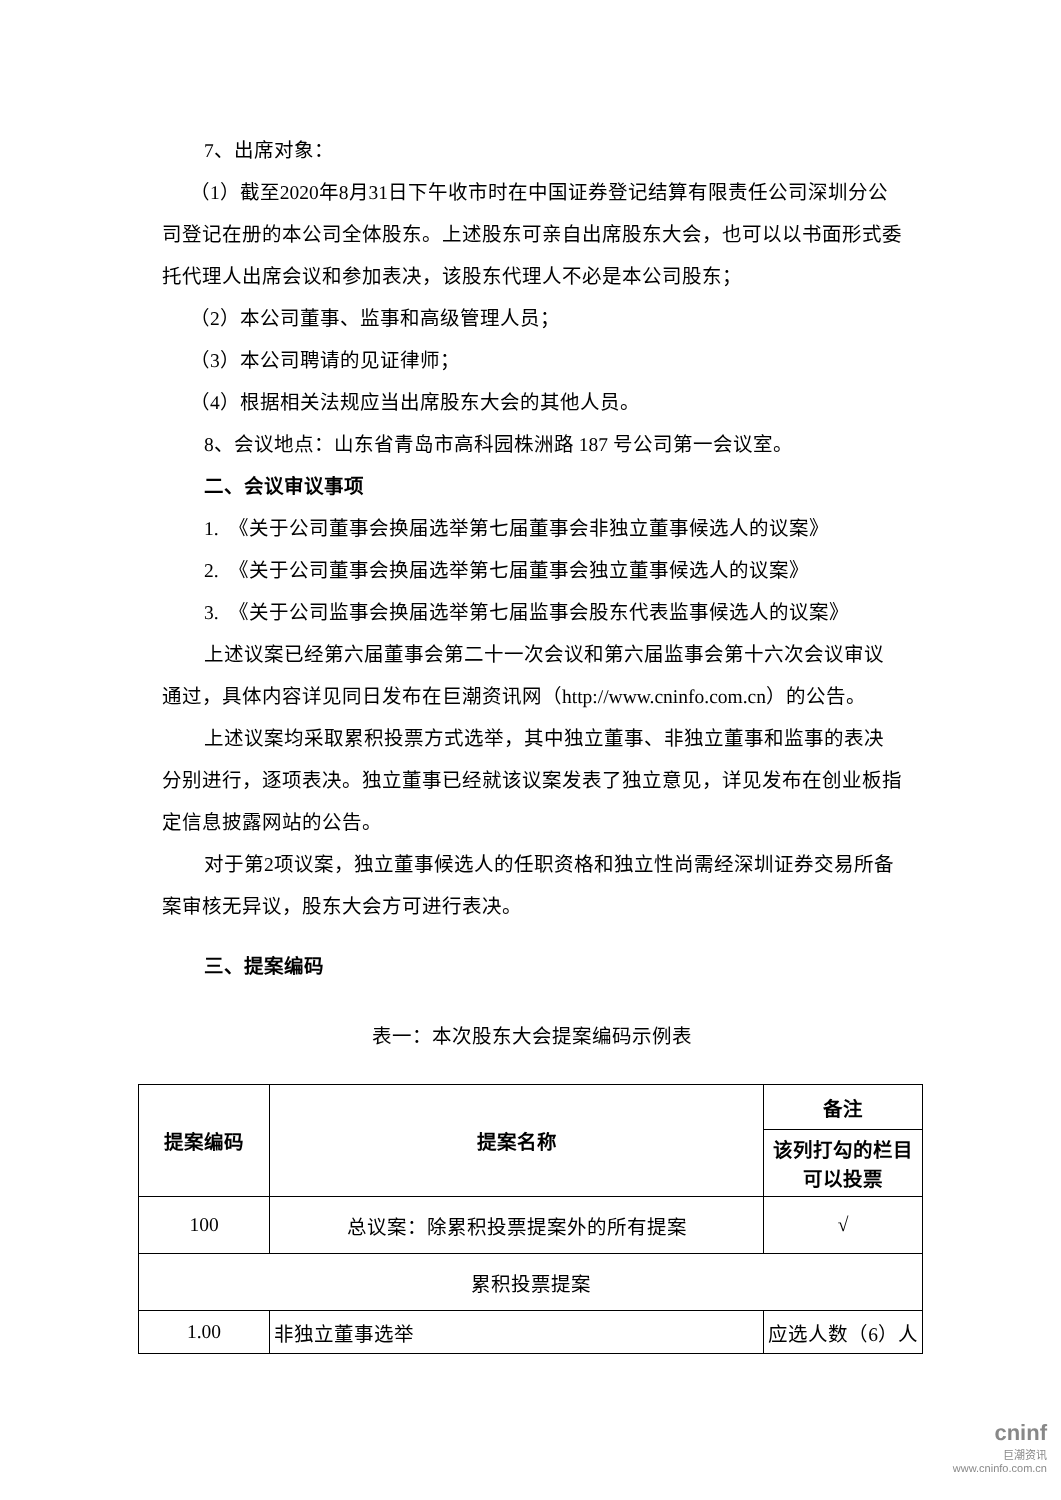7、出席对象：
（1）截至2020年8月31日下午收市时在中国证券登记结算有限责任公司深圳分公司登记在册的本公司全体股东。上述股东可亲自出席股东大会，也可以以书面形式委托代理人出席会议和参加表决，该股东代理人不必是本公司股东；
（2）本公司董事、监事和高级管理人员；
（3）本公司聘请的见证律师；
（4）根据相关法规应当出席股东大会的其他人员。
8、会议地点：山东省青岛市高科园株洲路 187 号公司第一会议室。
二、会议审议事项
1.　《关于公司董事会换届选举第七届董事会非独立董事候选人的议案》
2.　《关于公司董事会换届选举第七届董事会独立董事候选人的议案》
3.　《关于公司监事会换届选举第七届监事会股东代表监事候选人的议案》
上述议案已经第六届董事会第二十一次会议和第六届监事会第十六次会议审议通过，具体内容详见同日发布在巨潮资讯网（http://www.cninfo.com.cn）的公告。
上述议案均采取累积投票方式选举，其中独立董事、非独立董事和监事的表决分别进行，逐项表决。独立董事已经就该议案发表了独立意见，详见发布在创业板指定信息披露网站的公告。
对于第2项议案，独立董事候选人的任职资格和独立性尚需经深圳证券交易所备案审核无异议，股东大会方可进行表决。
三、提案编码
表一：本次股东大会提案编码示例表
| 提案编码 | 提案名称 | 备注 |
| --- | --- | --- |
| | | 该列打勾的栏目可以投票 |
| 100 | 总议案：除累积投票提案外的所有提案 | √ |
| 累积投票提案 | | |
| 1.00 | 非独立董事选举 | 应选人数（6）人 |
cninf
巨潮资讯
www.cninfo.com.cn